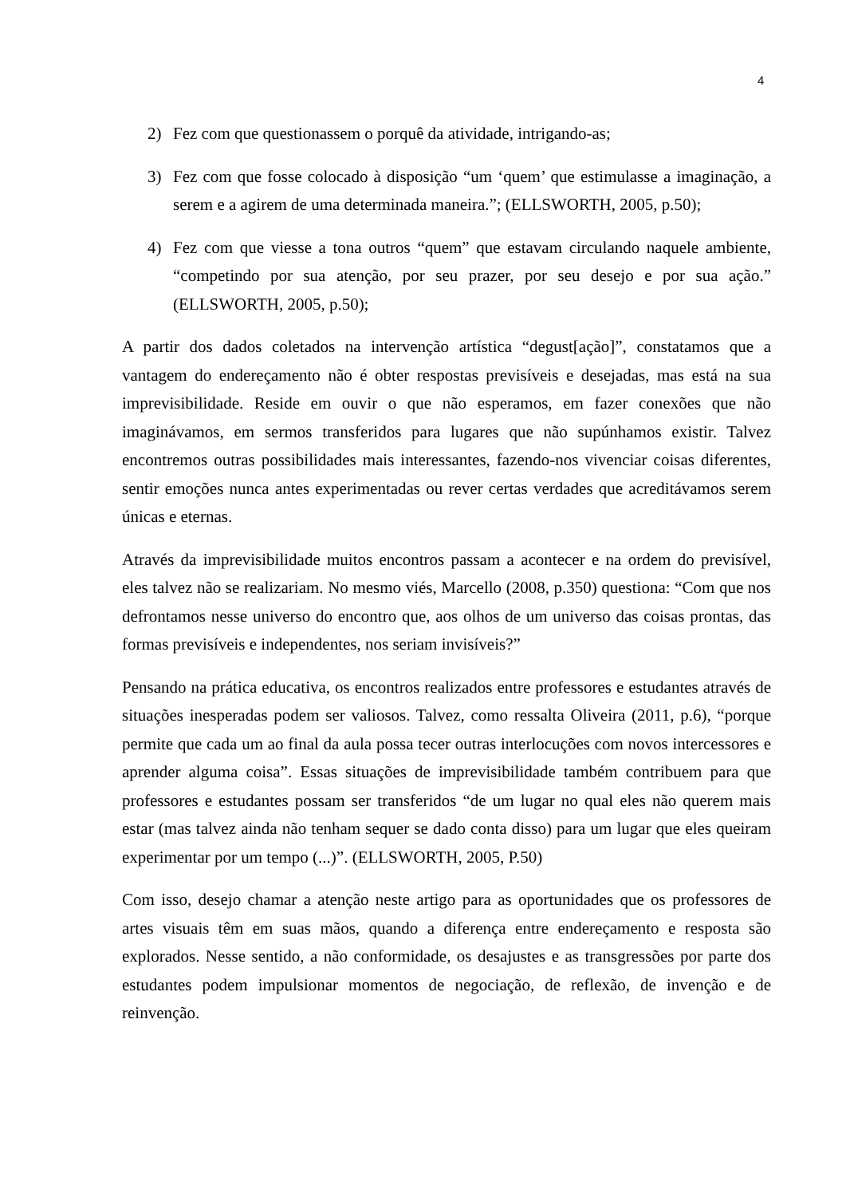4
2) Fez com que questionassem o porquê da atividade, intrigando-as;
3) Fez com que fosse colocado à disposição “um ‘quem’ que estimulasse a imaginação, a serem e a agirem de uma determinada maneira.”; (ELLSWORTH, 2005, p.50);
4) Fez com que viesse a tona outros “quem” que estavam circulando naquele ambiente, “competindo por sua atenção, por seu prazer, por seu desejo e por sua ação.” (ELLSWORTH, 2005, p.50);
A partir dos dados coletados na intervenção artística “degust[ação]”, constatamos que a vantagem do endereçamento não é obter respostas previsíveis e desejadas, mas está na sua imprevisibilidade. Reside em ouvir o que não esperamos, em fazer conexões que não imaginávamos, em sermos transferidos para lugares que não supúnhamos existir. Talvez encontremos outras possibilidades mais interessantes, fazendo-nos vivenciar coisas diferentes, sentir emoções nunca antes experimentadas ou rever certas verdades que acreditávamos serem únicas e eternas.
Através da imprevisibilidade muitos encontros passam a acontecer e na ordem do previsível, eles talvez não se realizariam. No mesmo viés, Marcello (2008, p.350) questiona: “Com que nos defrontamos nesse universo do encontro que, aos olhos de um universo das coisas prontas, das formas previsíveis e independentes, nos seriam invisíveis?”
Pensando na prática educativa, os encontros realizados entre professores e estudantes através de situações inesperadas podem ser valiosos. Talvez, como ressalta Oliveira (2011, p.6), “porque permite que cada um ao final da aula possa tecer outras interlocuções com novos intercessores e aprender alguma coisa”. Essas situações de imprevisibilidade também contribuem para que professores e estudantes possam ser transferidos “de um lugar no qual eles não querem mais estar (mas talvez ainda não tenham sequer se dado conta disso) para um lugar que eles queiram experimentar por um tempo (...)”. (ELLSWORTH, 2005, P.50)
Com isso, desejo chamar a atenção neste artigo para as oportunidades que os professores de artes visuais têm em suas mãos, quando a diferença entre endereçamento e resposta são explorados. Nesse sentido, a não conformidade, os desajustes e as transgressões por parte dos estudantes podem impulsionar momentos de negociação, de reflexão, de invenção e de reinvenção.